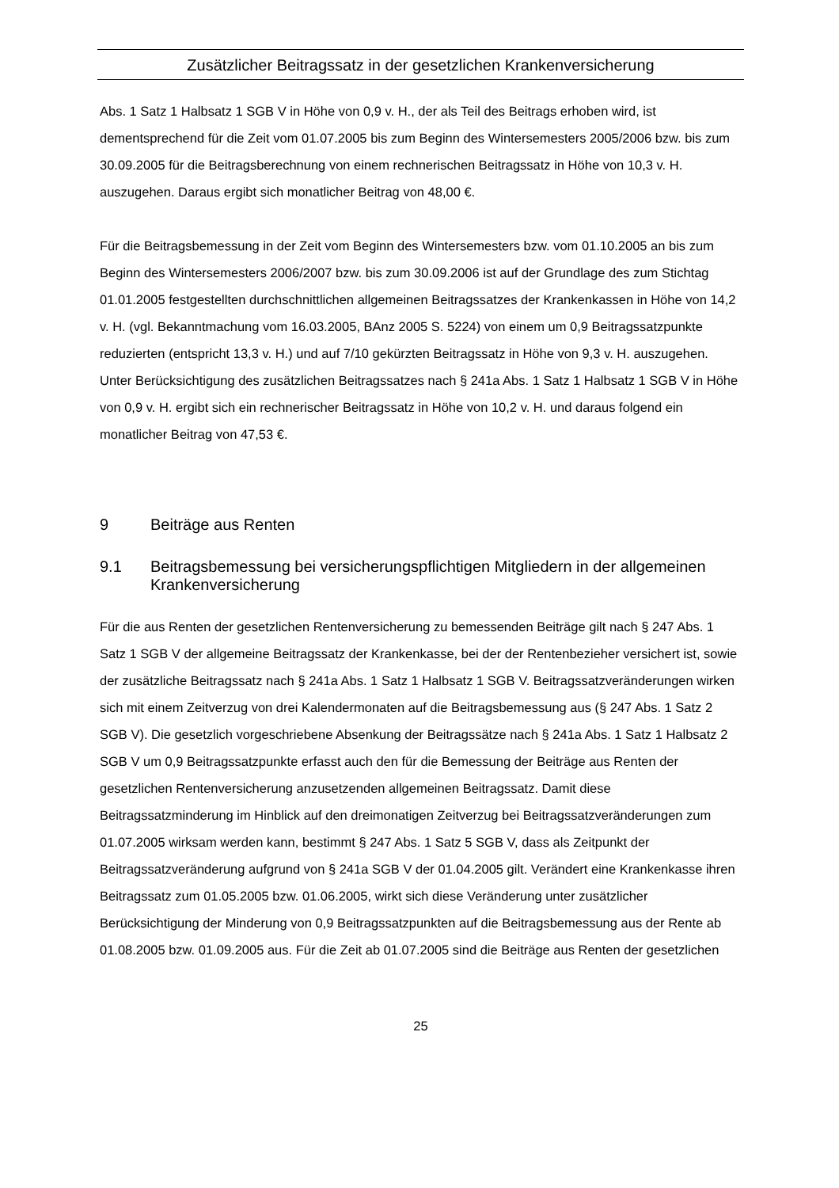Zusätzlicher Beitragssatz in der gesetzlichen Krankenversicherung
Abs. 1 Satz 1 Halbsatz 1 SGB V in Höhe von 0,9 v. H., der als Teil des Beitrags erhoben wird, ist dementsprechend für die Zeit vom 01.07.2005 bis zum Beginn des Wintersemesters 2005/2006 bzw. bis zum 30.09.2005 für die Beitragsberechnung von einem rechnerischen Beitragssatz in Höhe von 10,3 v. H. auszugehen. Daraus ergibt sich monatlicher Beitrag von 48,00 €.
Für die Beitragsbemessung in der Zeit vom Beginn des Wintersemesters bzw. vom 01.10.2005 an bis zum Beginn des Wintersemesters 2006/2007 bzw. bis zum 30.09.2006 ist auf der Grundlage des zum Stichtag 01.01.2005 festgestellten durchschnittlichen allgemeinen Beitragssatzes der Krankenkassen in Höhe von 14,2 v. H. (vgl. Bekanntmachung vom 16.03.2005, BAnz 2005 S. 5224) von einem um 0,9 Beitragssatzpunkte reduzierten (entspricht 13,3 v. H.) und auf 7/10 gekürzten Beitragssatz in Höhe von 9,3 v. H. auszugehen. Unter Berücksichtigung des zusätzlichen Beitragssatzes nach § 241a Abs. 1 Satz 1 Halbsatz 1 SGB V in Höhe von 0,9 v. H. ergibt sich ein rechnerischer Beitragssatz in Höhe von 10,2 v. H. und daraus folgend ein monatlicher Beitrag von 47,53 €.
9 Beiträge aus Renten
9.1 Beitragsbemessung bei versicherungspflichtigen Mitgliedern in der allgemeinen Krankenversicherung
Für die aus Renten der gesetzlichen Rentenversicherung zu bemessenden Beiträge gilt nach § 247 Abs. 1 Satz 1 SGB V der allgemeine Beitragssatz der Krankenkasse, bei der der Rentenbezieher versichert ist, sowie der zusätzliche Beitragssatz nach § 241a Abs. 1 Satz 1 Halbsatz 1 SGB V. Beitragssatzveränderungen wirken sich mit einem Zeitverzug von drei Kalendermonaten auf die Beitragsbemessung aus (§ 247 Abs. 1 Satz 2 SGB V). Die gesetzlich vorgeschriebene Absenkung der Beitragssätze nach § 241a Abs. 1 Satz 1 Halbsatz 2 SGB V um 0,9 Beitragssatzpunkte erfasst auch den für die Bemessung der Beiträge aus Renten der gesetzlichen Rentenversicherung anzusetzenden allgemeinen Beitragssatz. Damit diese Beitragssatzminderung im Hinblick auf den dreimonatigen Zeitverzug bei Beitragssatzveränderungen zum 01.07.2005 wirksam werden kann, bestimmt § 247 Abs. 1 Satz 5 SGB V, dass als Zeitpunkt der Beitragssatzveränderung aufgrund von § 241a SGB V der 01.04.2005 gilt. Verändert eine Krankenkasse ihren Beitragssatz zum 01.05.2005 bzw. 01.06.2005, wirkt sich diese Veränderung unter zusätzlicher Berücksichtigung der Minderung von 0,9 Beitragssatzpunkten auf die Beitragsbemessung aus der Rente ab 01.08.2005 bzw. 01.09.2005 aus. Für die Zeit ab 01.07.2005 sind die Beiträge aus Renten der gesetzlichen
25